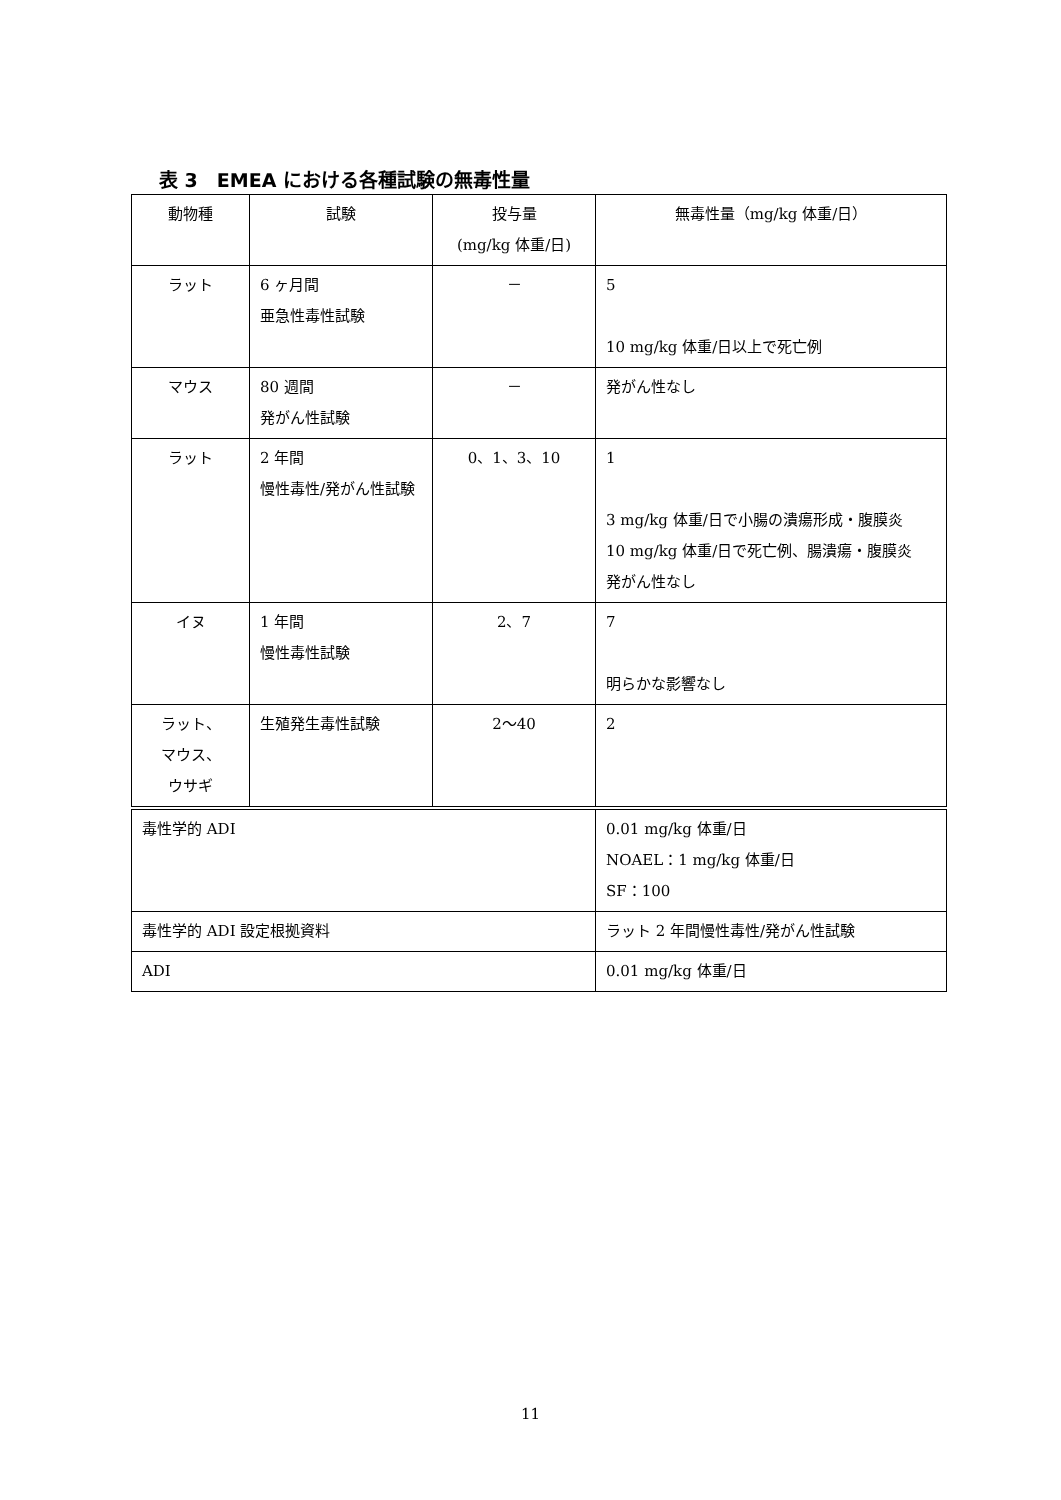表 3　EMEA における各種試験の無毒性量
| 動物種 | 試験 | 投与量 (mg/kg 体重/日) | 無毒性量（mg/kg 体重/日） |
| --- | --- | --- | --- |
| ラット | 6 ヶ月間 亜急性毒性試験 | － | 5 10 mg/kg 体重/日以上で死亡例 |
| マウス | 80 週間 発がん性試験 | － | 発がん性なし |
| ラット | 2 年間 慢性毒性/発がん性試験 | 0、1、3、10 | 1 3 mg/kg 体重/日で小腸の潰瘍形成・腹膜炎 10 mg/kg 体重/日で死亡例、腸潰瘍・腹膜炎 発がん性なし |
| イヌ | 1 年間 慢性毒性試験 | 2、7 | 7 明らかな影響なし |
| ラット、 マウス、 ウサギ | 生殖発生毒性試験 | 2～40 | 2 |
| 毒性学的 ADI | | | 0.01 mg/kg 体重/日 NOAEL：1 mg/kg 体重/日 SF：100 |
| 毒性学的 ADI 設定根拠資料 | | | ラット 2 年間慢性毒性/発がん性試験 |
| ADI | | | 0.01 mg/kg 体重/日 |
11